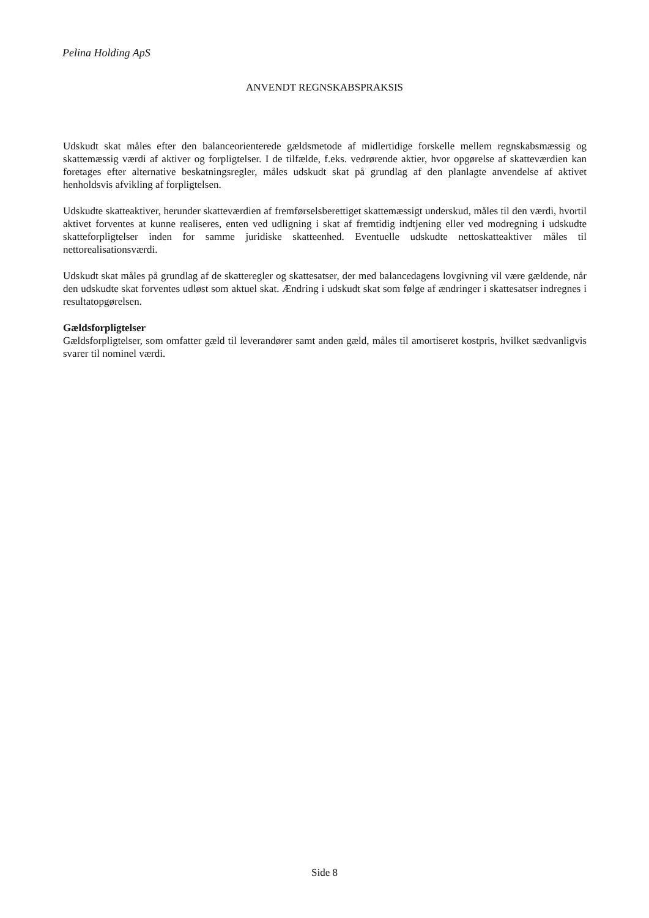Pelina Holding ApS
ANVENDT REGNSKABSPRAKSIS
Udskudt skat måles efter den balanceorienterede gældsmetode af midlertidige forskelle mellem regnskabsmæssig og skattemæssig værdi af aktiver og forpligtelser. I de tilfælde, f.eks. vedrørende aktier, hvor opgørelse af skatteværdien kan foretages efter alternative beskatningsregler, måles udskudt skat på grundlag af den planlagte anvendelse af aktivet henholdsvis afvikling af forpligtelsen.
Udskudte skatteaktiver, herunder skatteværdien af fremførselsberettiget skattemæssigt underskud, måles til den værdi, hvortil aktivet forventes at kunne realiseres, enten ved udligning i skat af fremtidig indtjening eller ved modregning i udskudte skatteforpligtelser inden for samme juridiske skatteenhed. Eventuelle udskudte nettoskatteaktiver måles til nettorealisationsværdi.
Udskudt skat måles på grundlag af de skatteregler og skattesatser, der med balancedagens lovgivning vil være gældende, når den udskudte skat forventes udløst som aktuel skat. Ændring i udskudt skat som følge af ændringer i skattesatser indregnes i resultatopgørelsen.
Gældsforpligtelser
Gældsforpligtelser, som omfatter gæld til leverandører samt anden gæld, måles til amortiseret kostpris, hvilket sædvanligvis svarer til nominel værdi.
Side 8